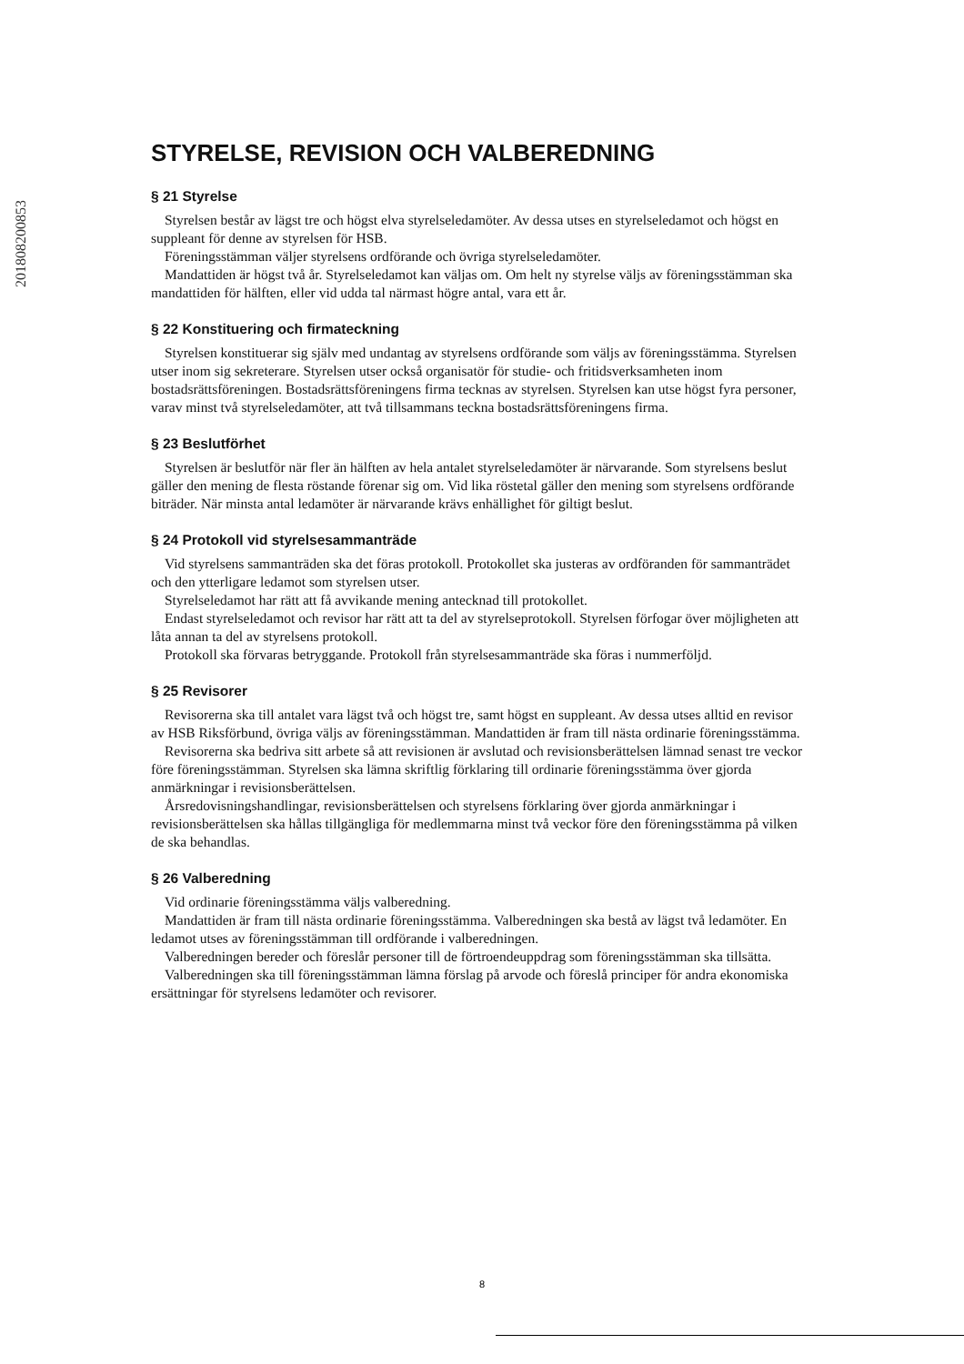201808200853
STYRELSE, REVISION OCH VALBEREDNING
§ 21 Styrelse
Styrelsen består av lägst tre och högst elva styrelseledamöter. Av dessa utses en styrelseledamot och högst en suppleant för denne av styrelsen för HSB.
Föreningsstämman väljer styrelsens ordförande och övriga styrelseledamöter.
Mandattiden är högst två år. Styrelseledamot kan väljas om. Om helt ny styrelse väljs av föreningsstämman ska mandattiden för hälften, eller vid udda tal närmast högre antal, vara ett år.
§ 22 Konstituering och firmateckning
Styrelsen konstituerar sig själv med undantag av styrelsens ordförande som väljs av föreningsstämma. Styrelsen utser inom sig sekreterare. Styrelsen utser också organisatör för studie- och fritidsverksamheten inom bostadsrättsföreningen. Bostadsrättsföreningens firma tecknas av styrelsen. Styrelsen kan utse högst fyra personer, varav minst två styrelseledamöter, att två tillsammans teckna bostadsrättsföreningens firma.
§ 23 Beslutförhet
Styrelsen är beslutför när fler än hälften av hela antalet styrelseledamöter är närvarande. Som styrelsens beslut gäller den mening de flesta röstande förenar sig om. Vid lika röstetal gäller den mening som styrelsens ordförande biträder. När minsta antal ledamöter är närvarande krävs enhällighet för giltigt beslut.
§ 24 Protokoll vid styrelsesammanträde
Vid styrelsens sammanträden ska det föras protokoll. Protokollet ska justeras av ordföranden för sammanträdet och den ytterligare ledamot som styrelsen utser.
Styrelseledamot har rätt att få avvikande mening antecknad till protokollet.
Endast styrelseledamot och revisor har rätt att ta del av styrelseprotokoll. Styrelsen förfogar över möjligheten att låta annan ta del av styrelsens protokoll.
Protokoll ska förvaras betryggande. Protokoll från styrelsesammanträde ska föras i nummerföljd.
§ 25 Revisorer
Revisorerna ska till antalet vara lägst två och högst tre, samt högst en suppleant. Av dessa utses alltid en revisor av HSB Riksförbund, övriga väljs av föreningsstämman. Mandattiden är fram till nästa ordinarie föreningsstämma.
Revisorerna ska bedriva sitt arbete så att revisionen är avslutad och revisionsberättelsen lämnad senast tre veckor före föreningsstämman. Styrelsen ska lämna skriftlig förklaring till ordinarie föreningsstämma över gjorda anmärkningar i revisionsberättelsen.
Årsredovisningshandlingar, revisionsberättelsen och styrelsens förklaring över gjorda anmärkningar i revisionsberättelsen ska hållas tillgängliga för medlemmarna minst två veckor före den föreningsstämma på vilken de ska behandlas.
§ 26 Valberedning
Vid ordinarie föreningsstämma väljs valberedning.
Mandattiden är fram till nästa ordinarie föreningsstämma. Valberedningen ska bestå av lägst två ledamöter. En ledamot utses av föreningsstämman till ordförande i valberedningen.
Valberedningen bereder och föreslår personer till de förtroendeuppdrag som föreningsstämman ska tillsätta.
Valberedningen ska till föreningsstämman lämna förslag på arvode och föreslå principer för andra ekonomiska ersättningar för styrelsens ledamöter och revisorer.
8